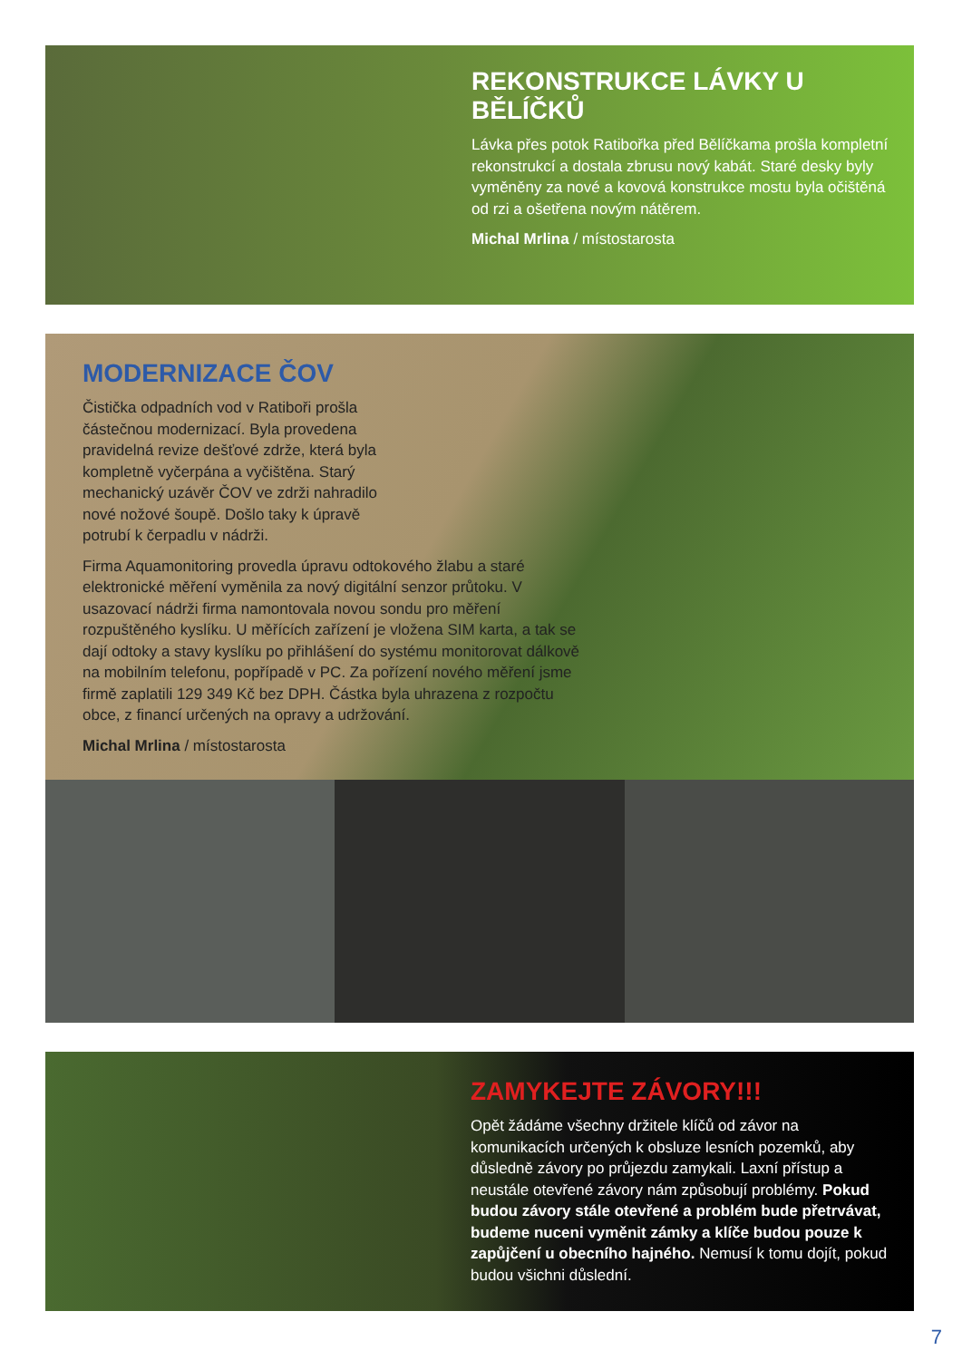REKONSTRUKCE LÁVKY U BĚLÍČKŮ
Lávka přes potok Ratibořka před Bělíčkama prošla kompletní rekonstrukcí a dostala zbrusu nový kabát. Staré desky byly vyměněny za nové a kovová konstrukce mostu byla očištěná od rzi a ošetřena novým nátěrem.
Michal Mrlina / místostarosta
MODERNIZACE ČOV
Čistička odpadních vod v Ratiboři prošla částečnou modernizací. Byla provedena pravidelná revize dešťové zdrže, která byla kompletně vyčerpána a vyčištěna. Starý mechanický uzávěr ČOV ve zdrži nahradilo nové nožové šoupě. Došlo taky k úpravě potrubí k čerpadlu v nádrži.
Firma Aquamonitoring provedla úpravu odtokového žlabu a staré elektronické měření vyměnila za nový digitální senzor průtoku. V usazovací nádrži firma namontovala novou sondu pro měření rozpuštěného kyslíku. U měřících zařízení je vložena SIM karta, a tak se dají odtoky a stavy kyslíku po přihlášení do systému monitorovat dálkově na mobilním telefonu, popřípadě v PC. Za pořízení nového měření jsme firmě zaplatili 129 349 Kč bez DPH. Částka byla uhrazena z rozpočtu obce, z financí určených na opravy a udržování.
Michal Mrlina / místostarosta
ZAMYKEJTE ZÁVORY!!!
Opět žádáme všechny držitele klíčů od závor na komunikacích určených k obsluze lesních pozemků, aby důsledně závory po průjezdu zamykali. Laxní přístup a neustále otevřené závory nám způsobují problémy. Pokud budou závory stále otevřené a problém bude přetrvávat, budeme nuceni vyměnit zámky a klíče budou pouze k zapůjčení u obecního hajného. Nemusí k tomu dojít, pokud budou všichni důslední.
7